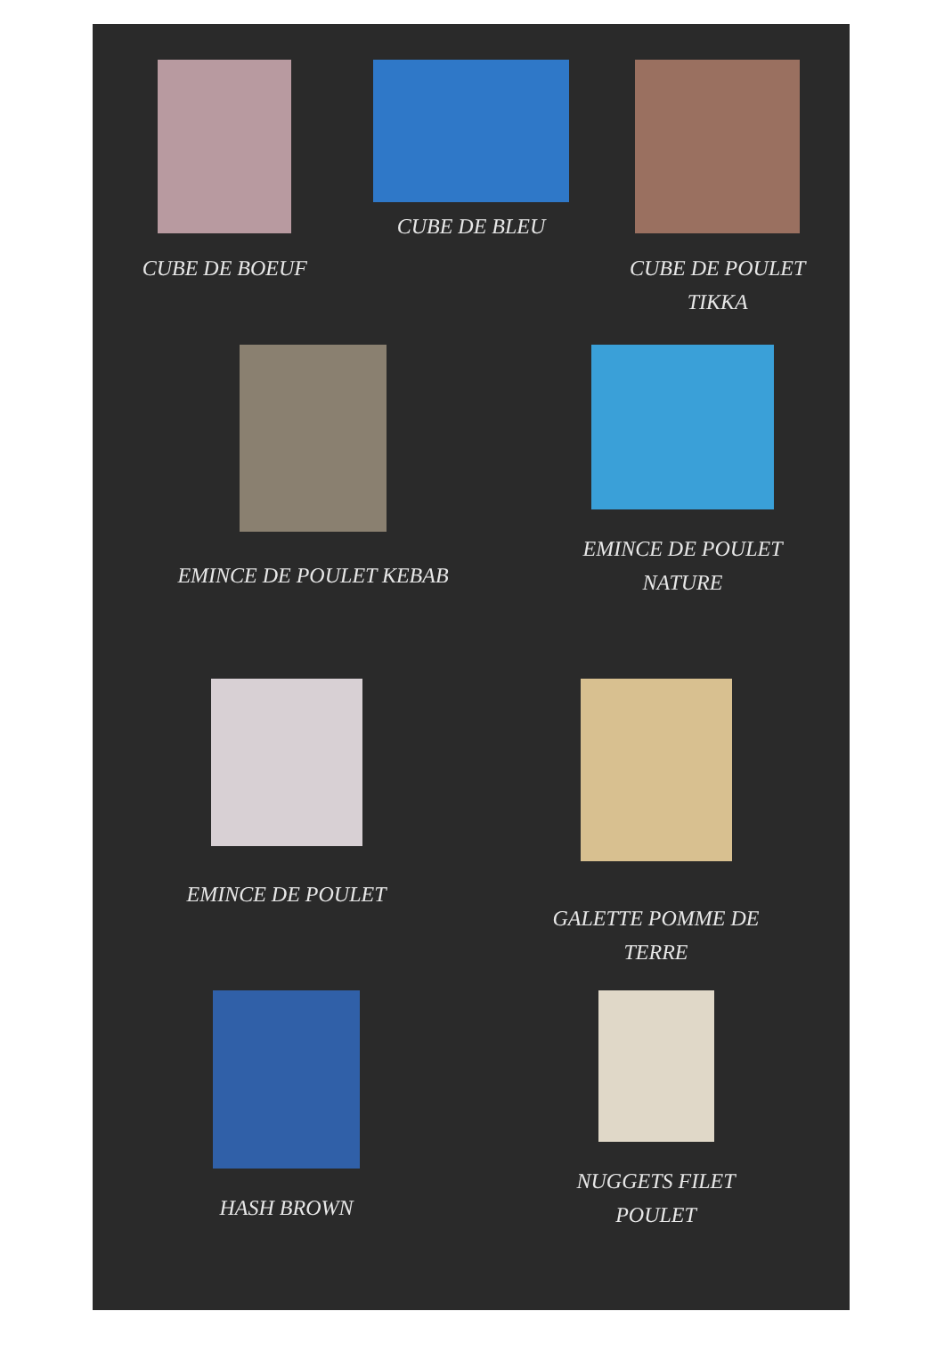CUBE DE BOEUF
CUBE DE BLEU
CUBE DE POULET TIKKA
EMINCE DE POULET KEBAB
EMINCE DE POULET NATURE
EMINCE DE POULET
GALETTE POMME DE TERRE
HASH BROWN NUGGETS FILET POULET